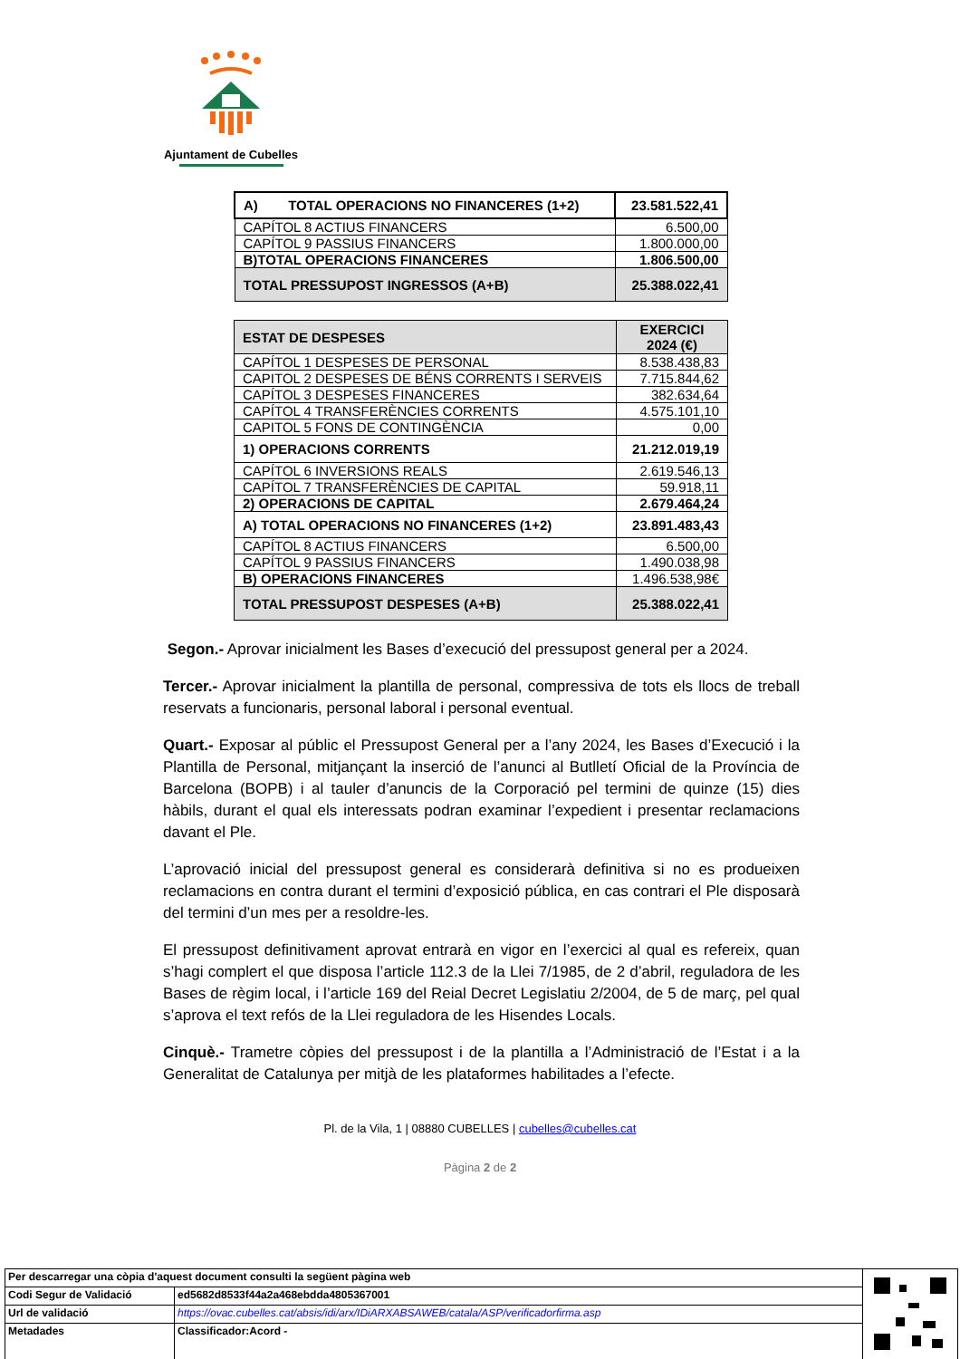Ajuntament de Cubelles
| A) TOTAL OPERACIONS NO FINANCERES (1+2) | 23.581.522,41 |
| CAPÍTOL 8 ACTIUS FINANCERS | 6.500,00 |
| CAPÍTOL 9 PASSIUS FINANCERS | 1.800.000,00 |
| B)TOTAL OPERACIONS FINANCERES | 1.806.500,00 |
| TOTAL PRESSUPOST INGRESSOS (A+B) | 25.388.022,41 |
| ESTAT DE DESPESES | EXERCICI 2024 (€) |
| CAPÍTOL 1 DESPESES DE PERSONAL | 8.538.438,83 |
| CAPITOL 2 DESPESES DE BÉNS CORRENTS I SERVEIS | 7.715.844,62 |
| CAPÍTOL 3 DESPESES FINANCERES | 382.634,64 |
| CAPÍTOL 4 TRANSFERÈNCIES CORRENTS | 4.575.101,10 |
| CAPITOL 5 FONS DE CONTINGÈNCIA | 0,00 |
| 1) OPERACIONS CORRENTS | 21.212.019,19 |
| CAPÍTOL 6 INVERSIONS REALS | 2.619.546,13 |
| CAPÍTOL 7 TRANSFERÈNCIES DE CAPITAL | 59.918,11 |
| 2) OPERACIONS DE CAPITAL | 2.679.464,24 |
| A) TOTAL OPERACIONS NO FINANCERES (1+2) | 23.891.483,43 |
| CAPÍTOL 8 ACTIUS FINANCERS | 6.500,00 |
| CAPÍTOL 9 PASSIUS FINANCERS | 1.490.038,98 |
| B) OPERACIONS FINANCERES | 1.496.538,98€ |
| TOTAL PRESSUPOST DESPESES (A+B) | 25.388.022,41 |
Segon.- Aprovar inicialment les Bases d’execució del pressupost general per a 2024.
Tercer.- Aprovar inicialment la plantilla de personal, compressiva de tots els llocs de treball reservats a funcionaris, personal laboral i personal eventual.
Quart.- Exposar al públic el Pressupost General per a l’any 2024, les Bases d’Execució i la Plantilla de Personal, mitjançant la inserció de l’anunci al Butlletí Oficial de la Província de Barcelona (BOPB) i al tauler d’anuncis de la Corporació pel termini de quinze (15) dies hàbils, durant el qual els interessats podran examinar l’expedient i presentar reclamacions davant el Ple.
L’aprovació inicial del pressupost general es considerarà definitiva si no es produeixen reclamacions en contra durant el termini d’exposició pública, en cas contrari el Ple disposarà del termini d’un mes per a resoldre-les.
El pressupost definitivament aprovat entrarà en vigor en l’exercici al qual es refereix, quan s’hagi complert el que disposa l’article 112.3 de la Llei 7/1985, de 2 d’abril, reguladora de les Bases de règim local, i l’article 169 del Reial Decret Legislatiu 2/2004, de 5 de març, pel qual s’aprova el text refós de la Llei reguladora de les Hisendes Locals.
Cinquè.- Trametre còpies del pressupost i de la plantilla a l’Administració de l’Estat i a la Generalitat de Catalunya per mitjà de les plataformes habilitades a l’efecte.
Pl. de la Vila, 1 | 08880 CUBELLES | cubelles@cubelles.cat
Pàgina 2 de 2
| Per descarregar una còpia d'aquest document consulti la següent pàgina web | | |
| Codi Segur de Validació | ed5682d8533f44a2a468ebdda4805367001 | |
| Url de validació | https://ovac.cubelles.cat/absis/idi/arx/IDiARXABSAWEB/catala/ASP/verificadorfirma.asp | |
| Metadades | Classificador:Acord - | |